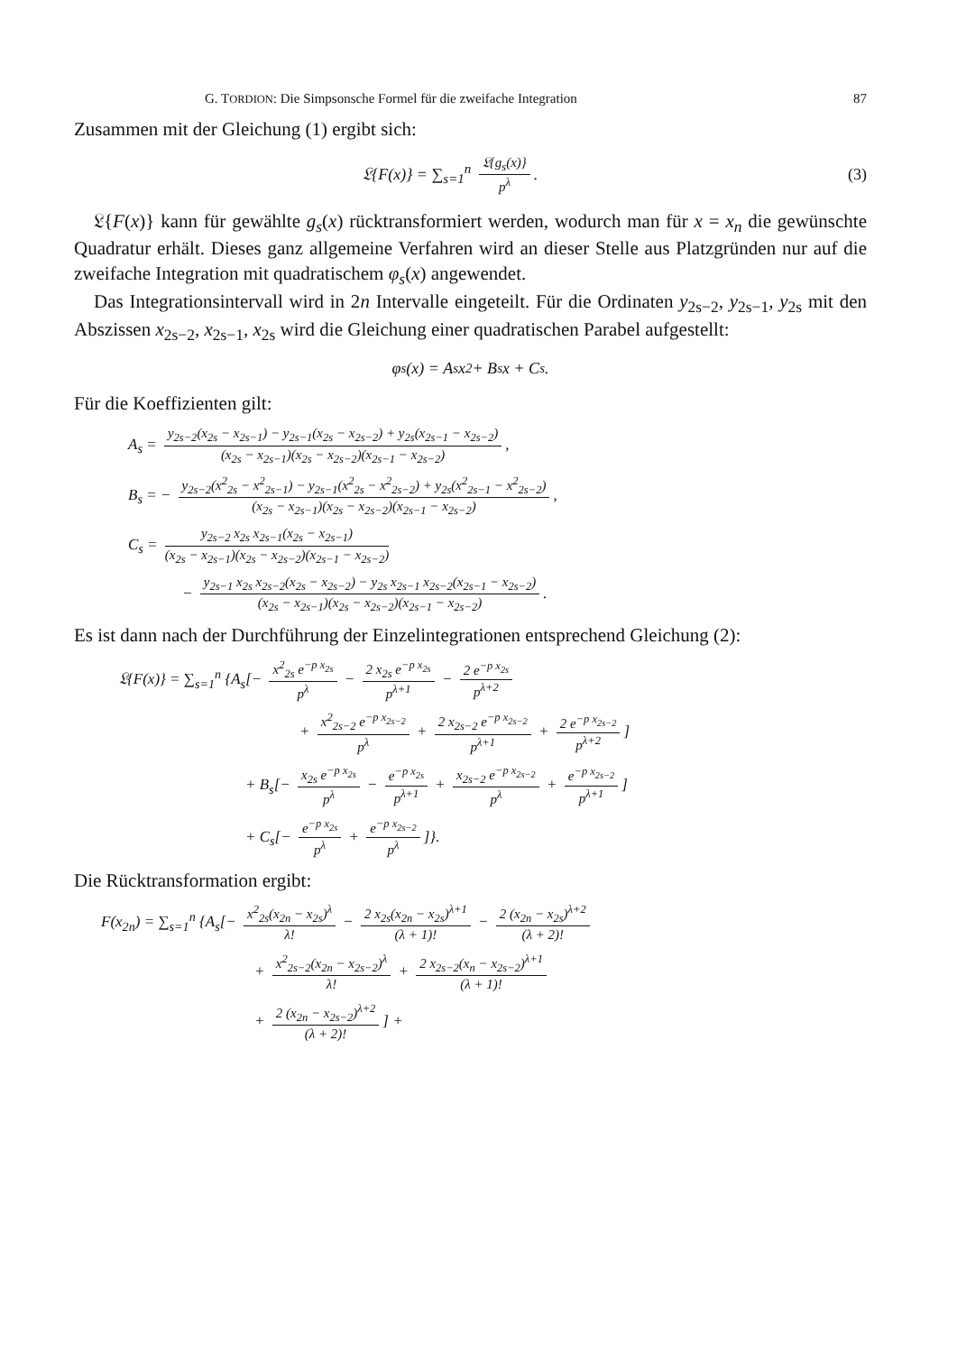G. TORDION: Die Simpsonsche Formel für die zweifache Integration 87
Zusammen mit der Gleichung (1) ergibt sich:
𝔏{F(x)} = ∑<sub>s=1</sub><sup>n</sup> 𝔏{g<sub>s</sub>(x)} p<sup>λ</sup>. (3)
𝔏{F(x)} kann für gewählte g<sub>s</sub>(x) rücktransformiert werden, wodurch man für x = x<sub>n</sub> die gewünschte Quadratur erhält. Dieses ganz allgemeine Verfahren wird an dieser Stelle aus Platzgründen nur auf die zweifache Integration mit quadratischem φ<sub>s</sub>(x) angewendet.
Das Integrationsintervall wird in 2n Intervalle eingeteilt. Für die Ordinaten y<sub>2s−2</sub>, y<sub>2s−1</sub>, y<sub>2s</sub> mit den Abszissen x<sub>2s−2</sub>, x<sub>2s−1</sub>, x<sub>2s</sub> wird die Gleichung einer quadratischen Parabel aufgestellt:
φ<sub>s</sub>(x) = A<sub>s</sub> x<sup>2</sup> + B<sub>s</sub> x + C<sub>s</sub>.
Für die Koeffizienten gilt:
A<sub>s</sub> = y<sub>2s−2</sub>(x<sub>2s</sub> − x<sub>2s−1</sub>) − y<sub>2s−1</sub>(x<sub>2s</sub> − x<sub>2s−2</sub>) + y<sub>2s</sub>(x<sub>2s−1</sub> − x<sub>2s−2</sub>) (x<sub>2s</sub> − x<sub>2s−1</sub>)(x<sub>2s</sub> − x<sub>2s−2</sub>)(x<sub>2s−1</sub> − x<sub>2s−2</sub>),
B<sub>s</sub> = − y<sub>2s−2</sub>(x<sup>2</sup><sub>2s</sub> − x<sup>2</sup><sub>2s−1</sub>) − y<sub>2s−1</sub>(x<sup>2</sup><sub>2s</sub> − x<sup>2</sup><sub>2s−2</sub>) + y<sub>2s</sub>(x<sup>2</sup><sub>2s−1</sub> − x<sup>2</sup><sub>2s−2</sub>) (x<sub>2s</sub> − x<sub>2s−1</sub>)(x<sub>2s</sub> − x<sub>2s−2</sub>)(x<sub>2s−1</sub> − x<sub>2s−2</sub>),
C<sub>s</sub> = y<sub>2s−2</sub> x<sub>2s</sub> x<sub>2s−1</sub>(x<sub>2s</sub> − x<sub>2s−1</sub>) (x<sub>2s</sub> − x<sub>2s−1</sub>)(x<sub>2s</sub> − x<sub>2s−2</sub>)(x<sub>2s−1</sub> − x<sub>2s−2</sub>)
− y<sub>2s−1</sub> x<sub>2s</sub> x<sub>2s−2</sub>(x<sub>2s</sub> − x<sub>2s−2</sub>) − y<sub>2s</sub> x<sub>2s−1</sub> x<sub>2s−2</sub>(x<sub>2s−1</sub> − x<sub>2s−2</sub>) (x<sub>2s</sub> − x<sub>2s−1</sub>)(x<sub>2s</sub> − x<sub>2s−2</sub>)(x<sub>2s−1</sub> − x<sub>2s−2</sub>).
Es ist dann nach der Durchführung der Einzelintegrationen entsprechend Gleichung (2):
𝔏{F(x)} = ∑<sub>s=1</sub><sup>n</sup> {A<sub>s</sub>[− x<sup>2</sup><sub>2s</sub> e<sup>−p x<sub>2s</sub></sup> p<sup>λ</sup> − 2 x<sub>2s</sub> e<sup>−p x<sub>2s</sub></sup> p<sup>λ+1</sup> − 2 e<sup>−p x<sub>2s</sub></sup> p<sup>λ+2</sup>
+ x<sup>2</sup><sub>2s−2</sub> e<sup>−p x<sub>2s−2</sub></sup> p<sup>λ</sup> + 2 x<sub>2s−2</sub> e<sup>−p x<sub>2s−2</sub></sup> p<sup>λ+1</sup> + 2 e<sup>−p x<sub>2s−2</sub></sup> p<sup>λ+2</sup>]
+ B<sub>s</sub>[− x<sub>2s</sub> e<sup>−p x<sub>2s</sub></sup> p<sup>λ</sup> − e<sup>−p x<sub>2s</sub></sup> p<sup>λ+1</sup> + x<sub>2s−2</sub> e<sup>−p x<sub>2s−2</sub></sup> p<sup>λ</sup> + e<sup>−p x<sub>2s−2</sub></sup> p<sup>λ+1</sup>]
+ C<sub>s</sub>[− e<sup>−p x<sub>2s</sub></sup> p<sup>λ</sup> + e<sup>−p x<sub>2s−2</sub></sup> p<sup>λ</sup>]}.
Die Rücktransformation ergibt:
F(x<sub>2n</sub>) = ∑<sub>s=1</sub><sup>n</sup> {A<sub>s</sub>[− x<sup>2</sup><sub>2s</sub>(x<sub>2n</sub> − x<sub>2s</sub>)<sup>λ</sup> λ! − 2 x<sub>2s</sub>(x<sub>2n</sub> − x<sub>2s</sub>)<sup>λ+1</sup> (λ + 1)! − 2 (x<sub>2n</sub> − x<sub>2s</sub>)<sup>λ+2</sup> (λ + 2)!
+ x<sup>2</sup><sub>2s−2</sub>(x<sub>2n</sub> − x<sub>2s−2</sub>)<sup>λ</sup> λ! + 2 x<sub>2s−2</sub>(x<sub>n</sub> − x<sub>2s−2</sub>)<sup>λ+1</sup> (λ + 1)!
+ 2 (x<sub>2n</sub> − x<sub>2s−2</sub>)<sup>λ+2</sup> (λ + 2)!] +